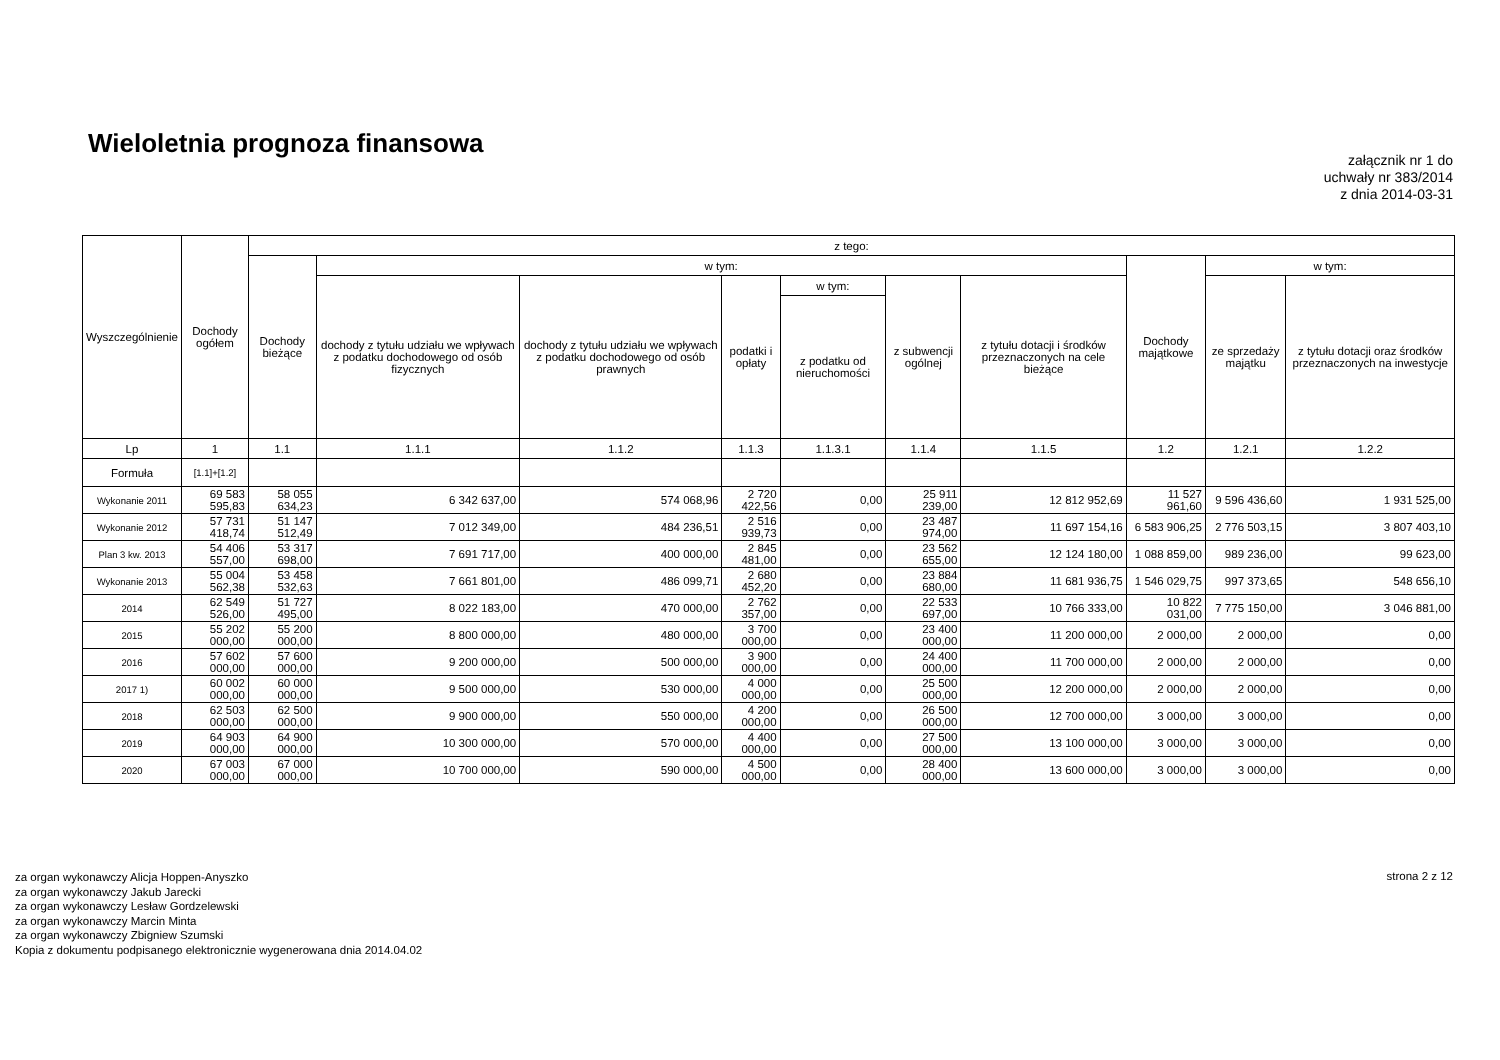Wieloletnia prognoza finansowa
załącznik nr 1 do
uchwały nr 383/2014
z dnia 2014-03-31
| Wyszczególnienie | Dochody ogółem | z tego: | | | | | | | | | |
| --- | --- | --- | --- | --- | --- | --- | --- | --- | --- | --- | --- |
| | | Dochody bieżące | w tym: | | | | | | Dochody majątkowe | w tym: | |
| | | | dochody z tytułu udziału we wpływach z podatku dochodowego od osób fizycznych | dochody z tytułu udziału we wpływach z podatku dochodowego od osób prawnych | podatki i opłaty | w tym: | z subwencji ogólnej | z tytułu dotacji i środków przeznaczonych na cele bieżące | | ze sprzedaży majątku | z tytułu dotacji oraz środków przeznaczonych na inwestycje |
| | | | | | | z podatku od nieruchomości | | | | | |
| Lp | 1 | 1.1 | 1.1.1 | 1.1.2 | 1.1.3 | 1.1.3.1 | 1.1.4 | 1.1.5 | 1.2 | 1.2.1 | 1.2.2 |
| Formuła | [1.1]+[1.2] | | | | | | | | | | |
| Wykonanie 2011 | 69 583 595,83 | 58 055 634,23 | 6 342 637,00 | 574 068,96 | 2 720 422,56 | 0,00 | 25 911 239,00 | 12 812 952,69 | 11 527 961,60 | 9 596 436,60 | 1 931 525,00 |
| Wykonanie 2012 | 57 731 418,74 | 51 147 512,49 | 7 012 349,00 | 484 236,51 | 2 516 939,73 | 0,00 | 23 487 974,00 | 11 697 154,16 | 6 583 906,25 | 2 776 503,15 | 3 807 403,10 |
| Plan 3 kw. 2013 | 54 406 557,00 | 53 317 698,00 | 7 691 717,00 | 400 000,00 | 2 845 481,00 | 0,00 | 23 562 655,00 | 12 124 180,00 | 1 088 859,00 | 989 236,00 | 99 623,00 |
| Wykonanie 2013 | 55 004 562,38 | 53 458 532,63 | 7 661 801,00 | 486 099,71 | 2 680 452,20 | 0,00 | 23 884 680,00 | 11 681 936,75 | 1 546 029,75 | 997 373,65 | 548 656,10 |
| 2014 | 62 549 526,00 | 51 727 495,00 | 8 022 183,00 | 470 000,00 | 2 762 357,00 | 0,00 | 22 533 697,00 | 10 766 333,00 | 10 822 031,00 | 7 775 150,00 | 3 046 881,00 |
| 2015 | 55 202 000,00 | 55 200 000,00 | 8 800 000,00 | 480 000,00 | 3 700 000,00 | 0,00 | 23 400 000,00 | 11 200 000,00 | 2 000,00 | 2 000,00 | 0,00 |
| 2016 | 57 602 000,00 | 57 600 000,00 | 9 200 000,00 | 500 000,00 | 3 900 000,00 | 0,00 | 24 400 000,00 | 11 700 000,00 | 2 000,00 | 2 000,00 | 0,00 |
| 2017 1) | 60 002 000,00 | 60 000 000,00 | 9 500 000,00 | 530 000,00 | 4 000 000,00 | 0,00 | 25 500 000,00 | 12 200 000,00 | 2 000,00 | 2 000,00 | 0,00 |
| 2018 | 62 503 000,00 | 62 500 000,00 | 9 900 000,00 | 550 000,00 | 4 200 000,00 | 0,00 | 26 500 000,00 | 12 700 000,00 | 3 000,00 | 3 000,00 | 0,00 |
| 2019 | 64 903 000,00 | 64 900 000,00 | 10 300 000,00 | 570 000,00 | 4 400 000,00 | 0,00 | 27 500 000,00 | 13 100 000,00 | 3 000,00 | 3 000,00 | 0,00 |
| 2020 | 67 003 000,00 | 67 000 000,00 | 10 700 000,00 | 590 000,00 | 4 500 000,00 | 0,00 | 28 400 000,00 | 13 600 000,00 | 3 000,00 | 3 000,00 | 0,00 |
za organ wykonawczy Alicja Hoppen-Anyszko
za organ wykonawczy Jakub Jarecki
za organ wykonawczy Lesław Gordzelewski
za organ wykonawczy Marcin Minta
za organ wykonawczy Zbigniew Szumski
Kopia z dokumentu podpisanego elektronicznie wygenerowana dnia 2014.04.02
strona 2 z 12